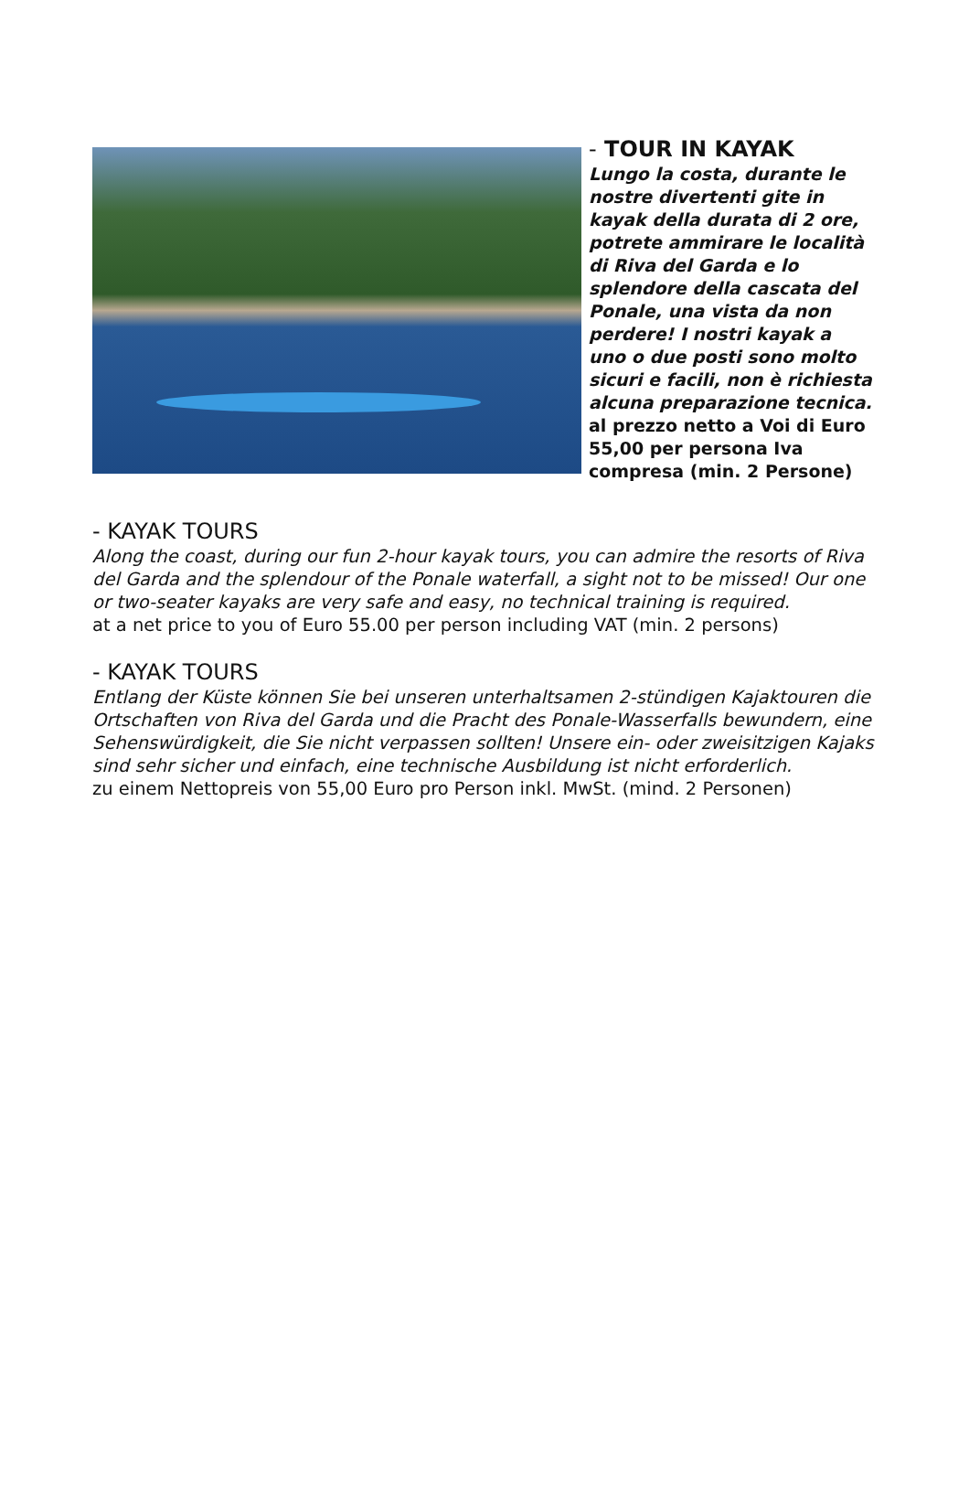- TOUR IN KAYAK
Lungo la costa, durante le nostre divertenti gite in kayak della durata di 2 ore, potrete ammirare le località di Riva del Garda e lo splendore della cascata del Ponale, una vista da non perdere! I nostri kayak a uno o due posti sono molto sicuri e facili, non è richiesta alcuna preparazione tecnica.
al prezzo netto a Voi di Euro 55,00 per persona Iva compresa (min. 2 Persone)
- KAYAK TOURS
Along the coast, during our fun 2-hour kayak tours, you can admire the resorts of Riva del Garda and the splendour of the Ponale waterfall, a sight not to be missed! Our one or two-seater kayaks are very safe and easy, no technical training is required.
at a net price to you of Euro 55.00 per person including VAT (min. 2 persons)
- KAYAK TOURS
Entlang der Küste können Sie bei unseren unterhaltsamen 2-stündigen Kajaktouren die Ortschaften von Riva del Garda und die Pracht des Ponale-Wasserfalls bewundern, eine Sehenswürdigkeit, die Sie nicht verpassen sollten! Unsere ein- oder zweisitzigen Kajaks sind sehr sicher und einfach, eine technische Ausbildung ist nicht erforderlich.
zu einem Nettopreis von 55,00 Euro pro Person inkl. MwSt. (mind. 2 Personen)